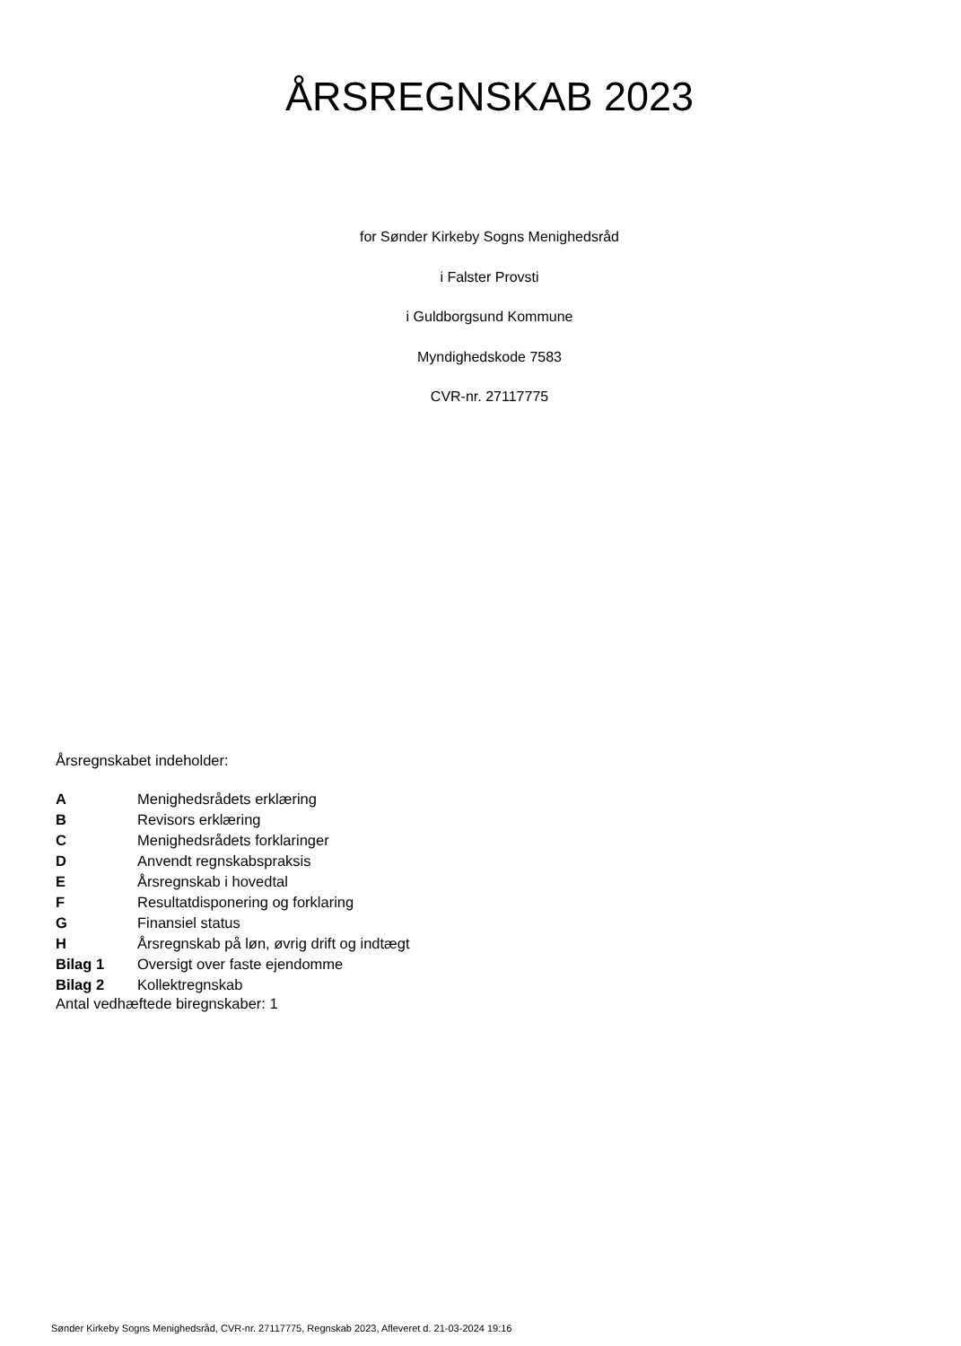ÅRSREGNSKAB 2023
for Sønder Kirkeby Sogns Menighedsråd
i Falster Provsti
i Guldborgsund Kommune
Myndighedskode 7583
CVR-nr. 27117775
Årsregnskabet indeholder:
| A | Menighedsrådets erklæring |
| B | Revisors erklæring |
| C | Menighedsrådets forklaringer |
| D | Anvendt regnskabspraksis |
| E | Årsregnskab i hovedtal |
| F | Resultatdisponering og forklaring |
| G | Finansiel status |
| H | Årsregnskab på løn, øvrig drift og indtægt |
| Bilag 1 | Oversigt over faste ejendomme |
| Bilag 2 | Kollektregnskab |
Antal vedhæftede biregnskaber: 1
Sønder Kirkeby Sogns Menighedsråd, CVR-nr. 27117775, Regnskab 2023, Afleveret d. 21-03-2024 19:16